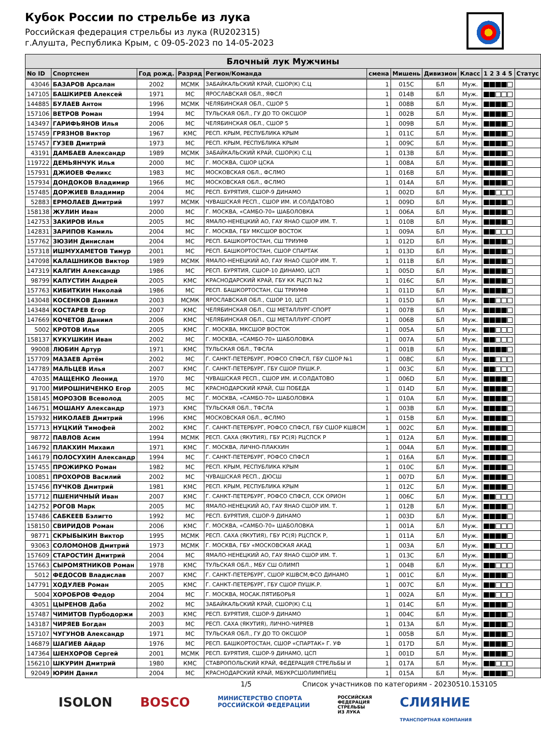Кубок России по стрельбе из лука
Российская федерация стрельбы из лука (RU202315)
г.Алушта, Республика Крым, с 09-05-2023 по 14-05-2023
| Блочный лук Мужчины | | | | | | | | | | |
| --- | --- | --- | --- | --- | --- | --- | --- | --- | --- | --- |
| No ID | Спортсмен | Год рожд. | Разряд | Регион/Команда | смена | Мишень | Дивизион | Класс | 1 2 3 4 5 | Статус |
| 43046 | БАЗАРОВ Арсалан | 2002 | МСМК | ЗАБАЙКАЛЬСКИЙ КРАЙ, СШОР(К) С.Ц | 1 | 015C | БЛ | Муж. | | |
| 147105 | БАШКИРЕВ Алексей | 1971 | МС | ЯРОСЛАВСКАЯ ОБЛ., ЯФСЛ | 1 | 014B | БЛ | Муж. | | |
| 144885 | БУЛАЕВ Антон | 1996 | МСМК | ЧЕЛЯБИНСКАЯ ОБЛ., СШОР 5 | 1 | 008B | БЛ | Муж. | | |
| 157106 | ВЕТРОВ Роман | 1994 | МС | ТУЛЬСКАЯ ОБЛ., ГУ ДО ТО ОКСШОР | 1 | 002B | БЛ | Муж. | | |
| 143497 | ГАРИФЬЯНОВ Илья | 2006 | МС | ЧЕЛЯБИНСКАЯ ОБЛ., СШОР 5 | 1 | 009B | БЛ | Муж. | | |
| 157459 | ГРЯЗНОВ Виктор | 1967 | КМС | РЕСП. КРЫМ, РЕСПУБЛИКА КРЫМ | 1 | 011C | БЛ | Муж. | | |
| 157457 | ГУЗЕВ Дмитрий | 1973 | МС | РЕСП. КРЫМ, РЕСПУБЛИКА КРЫМ | 1 | 009C | БЛ | Муж. | | |
| 43191 | ДАМБАЕВ Александр | 1989 | МСМК | ЗАБАЙКАЛЬСКИЙ КРАЙ, СШОР(К) С.Ц | 1 | 013B | БЛ | Муж. | | |
| 119722 | ДЕМЬЯНЧУК Илья | 2000 | МС | Г. МОСКВА, СШОР ЦСКА | 1 | 008A | БЛ | Муж. | | |
| 157931 | ДЖИОЕВ Феликс | 1983 | МС | МОСКОВСКАЯ ОБЛ., ФСЛМО | 1 | 016B | БЛ | Муж. | | |
| 157934 | ДОНДОКОВ Владимир | 1966 | МС | МОСКОВСКАЯ ОБЛ., ФСЛМО | 1 | 014A | БЛ | Муж. | | |
| 157485 | ДОРЖИЕВ Владимир | 2004 | МС | РЕСП. БУРЯТИЯ, СШОР-9 ДИНАМО | 1 | 002D | БЛ | Муж. | | |
| 52883 | ЕРМОЛАЕВ Дмитрий | 1997 | МСМК | ЧУВАШСКАЯ РЕСП., СШОР ИМ. И.СОЛДАТОВО | 1 | 009D | БЛ | Муж. | | |
| 158138 | ЖУЛИН Иван | 2000 | МС | Г. МОСКВА, «САМБО-70» ШАБОЛОВКА | 1 | 006A | БЛ | Муж. | | |
| 142753 | ЗАКИРОВ Илья | 2005 | МС | ЯМАЛО-НЕНЕЦКИЙ АО, ГАУ ЯНАО СШОР ИМ. Т. | 1 | 010B | БЛ | Муж. | | |
| 142831 | ЗАРИПОВ Камиль | 2004 | МС | Г. МОСКВА, ГБУ МКСШОР ВОСТОК | 1 | 009A | БЛ | Муж. | | |
| 157762 | ЗЮЗИН Динислам | 2004 | МС | РЕСП. БАШКОРТОСТАН, СШ ТРИУМФ | 1 | 012D | БЛ | Муж. | | |
| 157318 | ИШМУХАМЕТОВ Тимур | 2001 | МС | РЕСП. БАШКОРТОСТАН, СШОР СПАРТАК | 1 | 013D | БЛ | Муж. | | |
| 147098 | КАЛАШНИКОВ Виктор | 1989 | МСМК | ЯМАЛО-НЕНЕЦКИЙ АО, ГАУ ЯНАО СШОР ИМ. Т. | 1 | 011B | БЛ | Муж. | | |
| 147319 | КАЛГИН Александр | 1986 | МС | РЕСП. БУРЯТИЯ, СШОР-10 ДИНАМО, ЦСП | 1 | 005D | БЛ | Муж. | | |
| 98799 | КАПУСТИН Андрей | 2005 | КМС | КРАСНОДАРСКИЙ КРАЙ, ГБУ КК РЦСП №2 | 1 | 016C | БЛ | Муж. | | |
| 157763 | КИБИТКИН Николай | 1986 | МС | РЕСП. БАШКОРТОСТАН, СШ ТРИУМФ | 1 | 011D | БЛ | Муж. | | |
| 143048 | КОСЕНКОВ Даниил | 2003 | МСМК | ЯРОСЛАВСКАЯ ОБЛ., СШОР 10, ЦСП | 1 | 015D | БЛ | Муж. | | |
| 143484 | КОСТАРЕВ Егор | 2007 | КМС | ЧЕЛЯБИНСКАЯ ОБЛ., СШ МЕТАЛЛУРГ-СПОРТ | 1 | 007B | БЛ | Муж. | | |
| 147669 | КОЧЕТОВ Даниил | 2006 | КМС | ЧЕЛЯБИНСКАЯ ОБЛ., СШ МЕТАЛЛУРГ-СПОРТ | 1 | 006B | БЛ | Муж. | | |
| 5002 | КРОТОВ Илья | 2005 | КМС | Г. МОСКВА, МКСШОР ВОСТОК | 1 | 005A | БЛ | Муж. | | |
| 158137 | КУКУШКИН Иван | 2002 | МС | Г. МОСКВА, «САМБО-70» ШАБОЛОВКА | 1 | 007A | БЛ | Муж. | | |
| 99008 | ЛЮБИН Артур | 1971 | КМС | ТУЛЬСКАЯ ОБЛ., ТФСЛА | 1 | 001B | БЛ | Муж. | | |
| 157709 | МАЗАЕВ Артём | 2002 | МС | Г. САНКТ-ПЕТЕРБУРГ, РОФСО СПФСЛ, ГБУ СШОР №1 | 1 | 008C | БЛ | Муж. | | |
| 147789 | МАЛЬЦЕВ Илья | 2007 | КМС | Г. САНКТ-ПЕТЕРБУРГ, ГБУ СШОР ПУШК.Р. | 1 | 003C | БЛ | Муж. | | |
| 47035 | МАЩЕНКО Леонид | 1970 | МС | ЧУВАШСКАЯ РЕСП., СШОР ИМ. И.СОЛДАТОВО | 1 | 006D | БЛ | Муж. | | |
| 91700 | МИРОШНИЧЕНКО Егор | 2005 | МС | КРАСНОДАРСКИЙ КРАЙ, СШ ПОБЕДА | 1 | 014D | БЛ | Муж. | | |
| 158145 | МОРОЗОВ Всеволод | 2005 | МС | Г. МОСКВА, «САМБО-70» ШАБОЛОВКА | 1 | 010A | БЛ | Муж. | | |
| 146751 | МОШАНУ Александр | 1973 | КМС | ТУЛЬСКАЯ ОБЛ., ТФСЛА | 1 | 003B | БЛ | Муж. | | |
| 157932 | НИКОЛАЕВ Дмитрий | 1996 | КМС | МОСКОВСКАЯ ОБЛ., ФСЛМО | 1 | 015B | БЛ | Муж. | | |
| 157713 | НУЦКИЙ Тимофей | 2002 | КМС | Г. САНКТ-ПЕТЕРБУРГ, РОФСО СПФСЛ, ГБУ СШОР КШВСМ | 1 | 002C | БЛ | Муж. | | |
| 98772 | ПАВЛОВ Асим | 1994 | МСМК | РЕСП. САХА (ЯКУТИЯ), ГБУ РС(Я) РЦСПСК Р | 1 | 012A | БЛ | Муж. | | |
| 146792 | ПЛАКХИН Михаил | 1971 | КМС | Г. МОСКВА, ЛИЧНО-ПЛАКХИН | 1 | 004A | БЛ | Муж. | | |
| 146179 | ПОЛОСУХИН Александр | 1994 | МС | Г. САНКТ-ПЕТЕРБУРГ, РОФСО СПФСЛ | 1 | 016A | БЛ | Муж. | | |
| 157455 | ПРОЖИРКО Роман | 1982 | МС | РЕСП. КРЫМ, РЕСПУБЛИКА КРЫМ | 1 | 010C | БЛ | Муж. | | |
| 100851 | ПРОХОРОВ Василий | 2002 | МС | ЧУВАШСКАЯ РЕСП., ДЮСШ | 1 | 007D | БЛ | Муж. | | |
| 157456 | ПУЧКОВ Дмитрий | 1981 | КМС | РЕСП. КРЫМ, РЕСПУБЛИКА КРЫМ | 1 | 012C | БЛ | Муж. | | |
| 157712 | ПШЕНИЧНЫЙ Иван | 2007 | КМС | Г. САНКТ-ПЕТЕРБУРГ, РОФСО СПФСЛ, ССК ОРИОН | 1 | 006C | БЛ | Муж. | | |
| 142752 | РОГОВ Марк | 2005 | МС | ЯМАЛО-НЕНЕЦКИЙ АО, ГАУ ЯНАО СШОР ИМ. Т. | 1 | 012B | БЛ | Муж. | | |
| 157486 | САБКЕЕВ Бэлигто | 1992 | МС | РЕСП. БУРЯТИЯ, СШОР-9 ДИНАМО | 1 | 003D | БЛ | Муж. | | |
| 158150 | СВИРИДОВ Роман | 2006 | КМС | Г. МОСКВА, «САМБО-70» ШАБОЛОВКА | 1 | 001A | БЛ | Муж. | | |
| 98771 | СКРЫБЫКИН Виктор | 1995 | МСМК | РЕСП. САХА (ЯКУТИЯ), ГБУ РС(Я) РЦСПСК Р, | 1 | 011A | БЛ | Муж. | | |
| 93063 | СОЛОМОНОВ Дмитрий | 1973 | МСМК | Г. МОСКВА, ГБУ «МОСКОВСКАЯ АКАД | 1 | 003A | БЛ | Муж. | | |
| 157609 | СТАРОСТИН Дмитрий | 2004 | МС | ЯМАЛО-НЕНЕЦКИЙ АО, ГАУ ЯНАО СШОР ИМ. Т. | 1 | 013C | БЛ | Муж. | | |
| 157663 | СЫРОМЯТНИКОВ Роман | 1978 | КМС | ТУЛЬСКАЯ ОБЛ., МБУ СШ ОЛИМП | 1 | 004B | БЛ | Муж. | | |
| 5012 | ФЕДОСОВ Владислав | 2007 | КМС | Г. САНКТ-ПЕТЕРБУРГ, СШОР КШВСМ,ФСО ДИНАМО | 1 | 001C | БЛ | Муж. | | |
| 147791 | ХОДУЛЕВ Роман | 2005 | КМС | Г. САНКТ-ПЕТЕРБУРГ, ГБУ СШОР ПУШК.Р. | 1 | 007C | БЛ | Муж. | | |
| 5004 | ХОРОБРОВ Федор | 2004 | МС | Г. МОСКВА, МОСАК.ПЯТИБОРЬЯ | 1 | 002A | БЛ | Муж. | | |
| 43051 | ЦЫРЕНОВ Даба | 2002 | МС | ЗАБАЙКАЛЬСКИЙ КРАЙ, СШОР(К) С.Ц | 1 | 014C | БЛ | Муж. | | |
| 157487 | ЧИМИТОВ Пурбодоржи | 2003 | КМС | РЕСП. БУРЯТИЯ, СШОР-9 ДИНАМО | 1 | 004C | БЛ | Муж. | | |
| 143187 | ЧИРЯЕВ Богдан | 2003 | МС | РЕСП. САХА (ЯКУТИЯ), ЛИЧНО-ЧИРЯЕВ | 1 | 013A | БЛ | Муж. | | |
| 157107 | ЧУГУНОВ Александр | 1971 | МС | ТУЛЬСКАЯ ОБЛ., ГУ ДО ТО ОКСШОР | 1 | 005B | БЛ | Муж. | | |
| 146879 | ШАГИЕВ Айдар | 1976 | МС | РЕСП. БАШКОРТОСТАН, СШОР «СПАРТАК» Г. УФ | 1 | 017D | БЛ | Муж. | | |
| 147364 | ШЕНХОРОВ Сергей | 2001 | МСМК | РЕСП. БУРЯТИЯ, СШОР-9 ДИНАМО, ЦСП | 1 | 001D | БЛ | Муж. | | |
| 156210 | ШКУРИН Дмитрий | 1980 | КМС | СТАВРОПОЛЬСКИЙ КРАЙ, ФЕДЕРАЦИЯ СТРЕЛЬБЫ И | 1 | 017A | БЛ | Муж. | | |
| 92049 | ЮРИН Данил | 2004 | МС | КРАСНОДАРСКИЙ КРАЙ, МБУКРСШОЛИМПИЕЦ | 1 | 015A | БЛ | Муж. | | |
1/5 Список участников по категориям - 20230510.153105
ISOLON BOSCO МИНИСТЕРСТВО СПОРТА
РОССИЙСКОЙ ФЕДЕРАЦИИ РОССИЙСКАЯ
ФЕДЕРАЦИЯ
СТРЕЛЬБЫ
ИЗ ЛУКА СЛИЯНИЕ
ТРАНСПОРТНАЯ КОМПАНИЯ